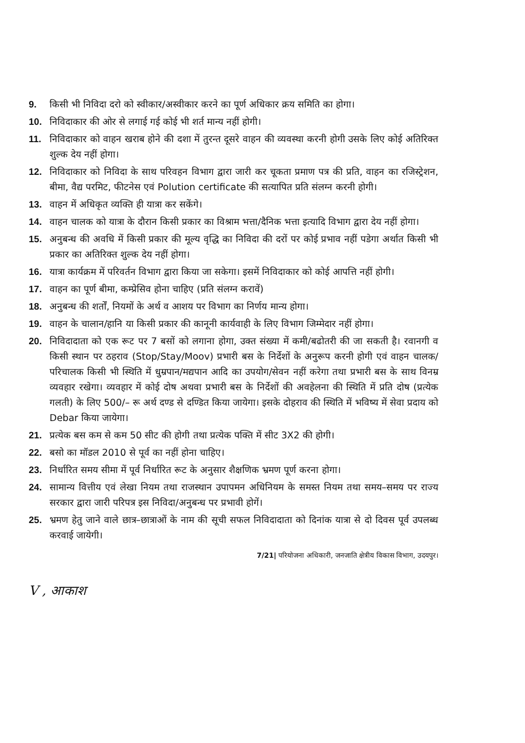9. किसी भी निविदा दरो को स्वीकार/अस्वीकार करने का पूर्ण अधिकार क्रय समिति का होगा।
10. निविदाकार की ओर से लगाई गई कोई भी शर्त मान्य नहीं होगी।
11. निविदाकार को वाहन खराब होने की दशा में तुरन्त दूसरे वाहन की व्यवस्था करनी होगी उसके लिए कोई अतिरिक्त शुल्क देय नहीं होगा।
12. निविदाकार को निविदा के साथ परिवहन विभाग द्वारा जारी कर चूकता प्रमाण पत्र की प्रति, वाहन का रजिस्ट्रेशन, बीमा, वैद्य परमिट, फीटनेस एवं Polution certificate की सत्यापित प्रति संलग्न करनी होगी।
13. वाहन में अधिकृत व्यक्ति ही यात्रा कर सकेंगे।
14. वाहन चालक को यात्रा के दौरान किसी प्रकार का विश्राम भत्ता/दैनिक भत्ता इत्यादि विभाग द्वारा देय नहीं होगा।
15. अनुबन्ध की अवधि में किसी प्रकार की मूल्य वृद्धि का निविदा की दरों पर कोई प्रभाव नहीं पडेगा अर्थात किसी भी प्रकार का अतिरिक्त शुल्क देय नहीं होगा।
16. यात्रा कार्यक्रम में परिवर्तन विभाग द्वारा किया जा सकेगा। इसमें निविदाकार को कोई आपत्ति नहीं होगी।
17. वाहन का पूर्ण बीमा, कम्प्रेसिव होना चाहिए (प्रति संलग्न करावें)
18. अनुबन्ध की शर्तों, नियमों के अर्थ व आशय पर विभाग का निर्णय मान्य होगा।
19. वाहन के चालान/हानि या किसी प्रकार की कानूनी कार्यवाही के लिए विभाग जिम्मेदार नहीं होगा।
20. निविदादाता को एक रूट पर 7 बसों को लगाना होगा, उक्त संख्या में कमी/बढोतरी की जा सकती है। रवानगी व किसी स्थान पर ठहराव (Stop/Stay/Moov) प्रभारी बस के निर्देशों के अनुरूप करनी होगी एवं वाहन चालक/परिचालक किसी भी स्थिति में धुम्रपान/मद्यपान आदि का उपयोग/सेवन नहीं करेगा तथा प्रभारी बस के साथ विनम्र व्यवहार रखेगा। व्यवहार में कोई दोष अथवा प्रभारी बस के निर्देशों की अवहेलना की स्थिति में प्रति दोष (प्रत्येक गलती) के लिए 500/– रू अर्थ दण्ड से दण्डित किया जायेगा। इसके दोहराव की स्थिति में भविष्य में सेवा प्रदाय को Debar किया जायेगा।
21. प्रत्येक बस कम से कम 50 सीट की होगी तथा प्रत्येक पक्ति में सीट 3X2 की होगी।
22. बसो का मॉडल 2010 से पूर्व का नहीं होना चाहिए।
23. निर्धारित समय सीमा में पूर्व निर्धारित रूट के अनुसार शैक्षणिक भ्रमण पूर्ण करना होगा।
24. सामान्य वित्तीय एवं लेखा नियम तथा राजस्थान उपापमन अधिनियम के समस्त नियम तथा समय–समय पर राज्य सरकार द्वारा जारी परिपत्र इस निविदा/अनुबन्ध पर प्रभावी होगें।
25. भ्रमण हेतु जाने वाले छात्र–छात्राओं के नाम की सूची सफल निविदादाता को दिनांक यात्रा से दो दिवस पूर्व उपलब्ध करवाई जायेगी।
7/21| परियोजना अधिकारी, जनजाति क्षेत्रीय विकास विभाग, उदयपुर।
V , आकाश